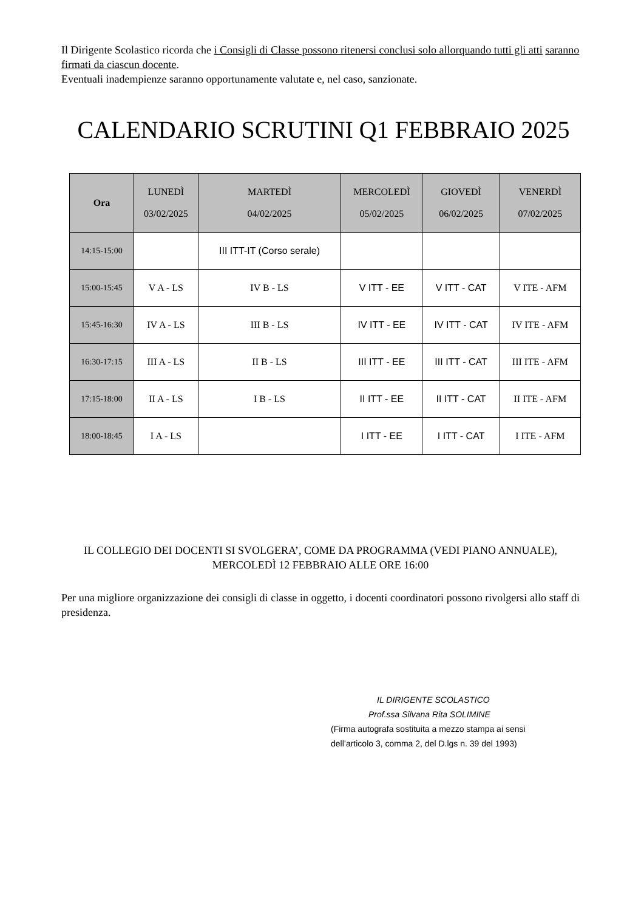Il Dirigente Scolastico ricorda che i Consigli di Classe possono ritenersi conclusi solo allorquando tutti gli atti saranno firmati da ciascun docente.
Eventuali inadempienze saranno opportunamente valutate e, nel caso, sanzionate.
CALENDARIO SCRUTINI Q1 FEBBRAIO 2025
| Ora | LUNEDÌ 03/02/2025 | MARTEDÌ 04/02/2025 | MERCOLEDÌ 05/02/2025 | GIOVEDÌ 06/02/2025 | VENERDÌ 07/02/2025 |
| --- | --- | --- | --- | --- | --- |
| 14:15-15:00 | | III ITT-IT (Corso serale) | | | |
| 15:00-15:45 | V A - LS | IV B - LS | V ITT - EE | V ITT - CAT | V ITE - AFM |
| 15:45-16:30 | IV A - LS | III B - LS | IV ITT - EE | IV ITT - CAT | IV ITE - AFM |
| 16:30-17:15 | III A - LS | II B - LS | III ITT - EE | III ITT - CAT | III ITE - AFM |
| 17:15-18:00 | II A - LS | I B - LS | II ITT - EE | II ITT - CAT | II ITE - AFM |
| 18:00-18:45 | I A - LS | | I ITT - EE | I ITT - CAT | I ITE - AFM |
IL COLLEGIO DEI DOCENTI SI SVOLGERA’, COME DA PROGRAMMA (VEDI PIANO ANNUALE), MERCOLEDÌ 12 FEBBRAIO ALLE ORE 16:00
Per una migliore organizzazione dei consigli di classe in oggetto, i docenti coordinatori possono rivolgersi allo staff di presidenza.
IL DIRIGENTE SCOLASTICO
Prof.ssa Silvana Rita SOLIMINE
(Firma autografa sostituita a mezzo stampa ai sensi
dell’articolo 3, comma 2, del D.lgs n. 39 del 1993)